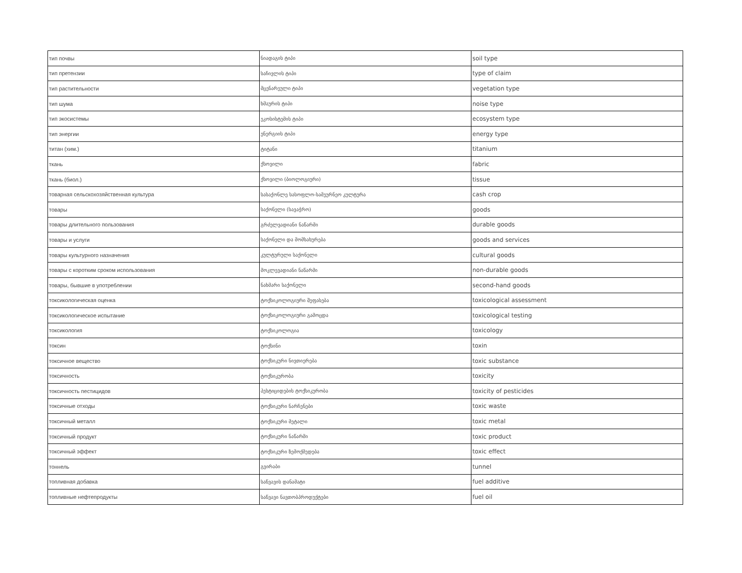| тип почвы | ნიადაგის ტიპი | soil type |
| тип претензии | საჩივლის ტიპი | type of claim |
| тип растительности | მცენარეული ტიპი | vegetation type |
| тип шума | ხმაურის ტიპი | noise type |
| тип экосистемы | ეკოსისტემის ტიპი | ecosystem type |
| тип энергии | ენერგიის ტიპი | energy type |
| титан (хим.) | ტიტანი | titanium |
| ткань | ქსოვილი | fabric |
| ткань (биол.) | ქსოვილი (ბიოლოგიური) | tissue |
| товарная сельскохозяйственная культура | სასაქონლე სასოფლო-სამეურნეო კულტურა | cash crop |
| товары | საქონელი (სავაჭრო) | goods |
| товары длительного пользования | გრძელვადიანი ნაწარმი | durable goods |
| товары и услуги | საქონელი და მომსახურება | goods and services |
| товары культурного назначения | კულტურული საქონელი | cultural goods |
| товары с коротким сроком использования | მოკლევადიანი ნაწარმი | non-durable goods |
| товары, бывшие в употреблении | ნახმარი საქონელი | second-hand goods |
| токсикологическая оценка | ტოქსიკოლოგიური შეფასება | toxicological assessment |
| токсикологическое испытание | ტოქსიკოლოგიური გამოცდა | toxicological testing |
| токсикология | ტოქსიკოლოგია | toxicology |
| токсин | ტოქსინი | toxin |
| токсичное вещество | ტოქსიკური ნივთიერება | toxic substance |
| токсичность | ტოქსიკურობა | toxicity |
| токсичность пестицидов | პესტიციდების ტოქსიკურობა | toxicity of pesticides |
| токсичные отходы | ტოქსიკური ნარჩენები | toxic waste |
| токсичный металл | ტოქსიკური მეტალი | toxic metal |
| токсичный продукт | ტოქსიკური ნაწარმი | toxic product |
| токсичный эффект | ტოქსიკური ზემოქმედება | toxic effect |
| тоннель | გვირაბი | tunnel |
| топливная добавка | საწვავის დანამატი | fuel additive |
| топливные нефтепродукты | საწვავი ნავთობპროდუქტები | fuel oil |